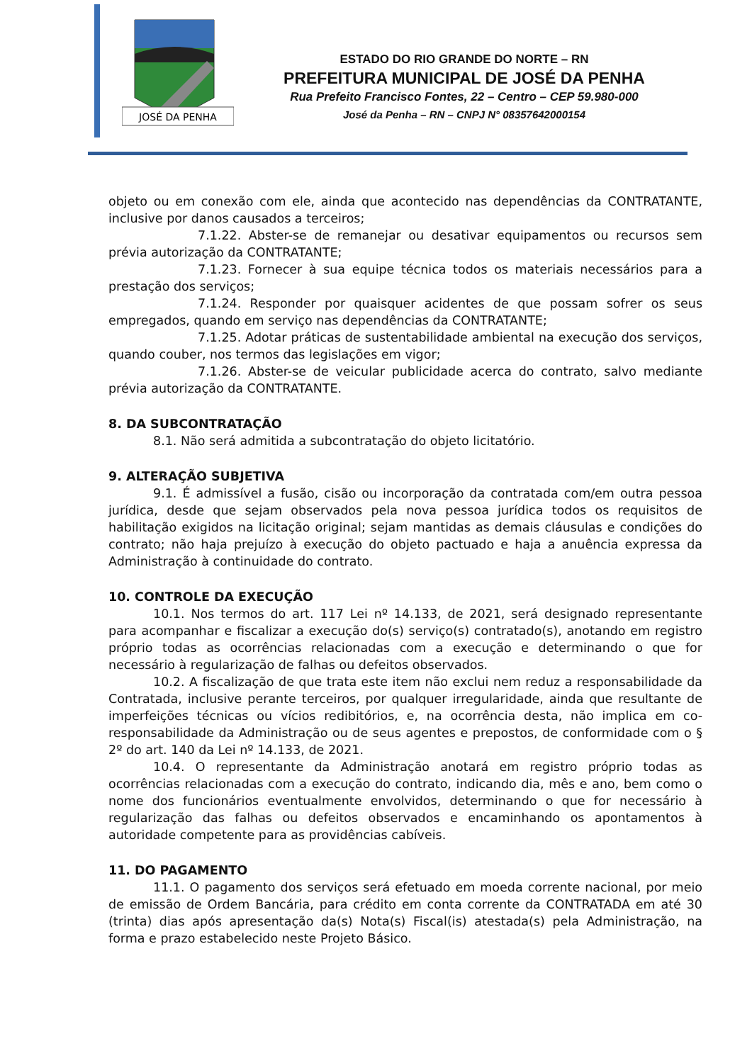JOSÉ DA PENHA
ESTADO DO RIO GRANDE DO NORTE – RN
PREFEITURA MUNICIPAL DE JOSÉ DA PENHA
Rua Prefeito Francisco Fontes, 22 – Centro – CEP 59.980-000
José da Penha – RN – CNPJ N° 08357642000154
objeto ou em conexão com ele, ainda que acontecido nas dependências da CONTRATANTE, inclusive por danos causados a terceiros;
7.1.22. Abster-se de remanejar ou desativar equipamentos ou recursos sem prévia autorização da CONTRATANTE;
7.1.23. Fornecer à sua equipe técnica todos os materiais necessários para a prestação dos serviços;
7.1.24. Responder por quaisquer acidentes de que possam sofrer os seus empregados, quando em serviço nas dependências da CONTRATANTE;
7.1.25. Adotar práticas de sustentabilidade ambiental na execução dos serviços, quando couber, nos termos das legislações em vigor;
7.1.26. Abster-se de veicular publicidade acerca do contrato, salvo mediante prévia autorização da CONTRATANTE.
8. DA SUBCONTRATAÇÃO
8.1. Não será admitida a subcontratação do objeto licitatório.
9. ALTERAÇÃO SUBJETIVA
9.1. É admissível a fusão, cisão ou incorporação da contratada com/em outra pessoa jurídica, desde que sejam observados pela nova pessoa jurídica todos os requisitos de habilitação exigidos na licitação original; sejam mantidas as demais cláusulas e condições do contrato; não haja prejuízo à execução do objeto pactuado e haja a anuência expressa da Administração à continuidade do contrato.
10. CONTROLE DA EXECUÇÃO
10.1. Nos termos do art. 117 Lei nº 14.133, de 2021, será designado representante para acompanhar e fiscalizar a execução do(s) serviço(s) contratado(s), anotando em registro próprio todas as ocorrências relacionadas com a execução e determinando o que for necessário à regularização de falhas ou defeitos observados.
10.2. A fiscalização de que trata este item não exclui nem reduz a responsabilidade da Contratada, inclusive perante terceiros, por qualquer irregularidade, ainda que resultante de imperfeições técnicas ou vícios redibitórios, e, na ocorrência desta, não implica em co-responsabilidade da Administração ou de seus agentes e prepostos, de conformidade com o § 2º do art. 140 da Lei nº 14.133, de 2021.
10.4. O representante da Administração anotará em registro próprio todas as ocorrências relacionadas com a execução do contrato, indicando dia, mês e ano, bem como o nome dos funcionários eventualmente envolvidos, determinando o que for necessário à regularização das falhas ou defeitos observados e encaminhando os apontamentos à autoridade competente para as providências cabíveis.
11. DO PAGAMENTO
11.1. O pagamento dos serviços será efetuado em moeda corrente nacional, por meio de emissão de Ordem Bancária, para crédito em conta corrente da CONTRATADA em até 30 (trinta) dias após apresentação da(s) Nota(s) Fiscal(is) atestada(s) pela Administração, na forma e prazo estabelecido neste Projeto Básico.